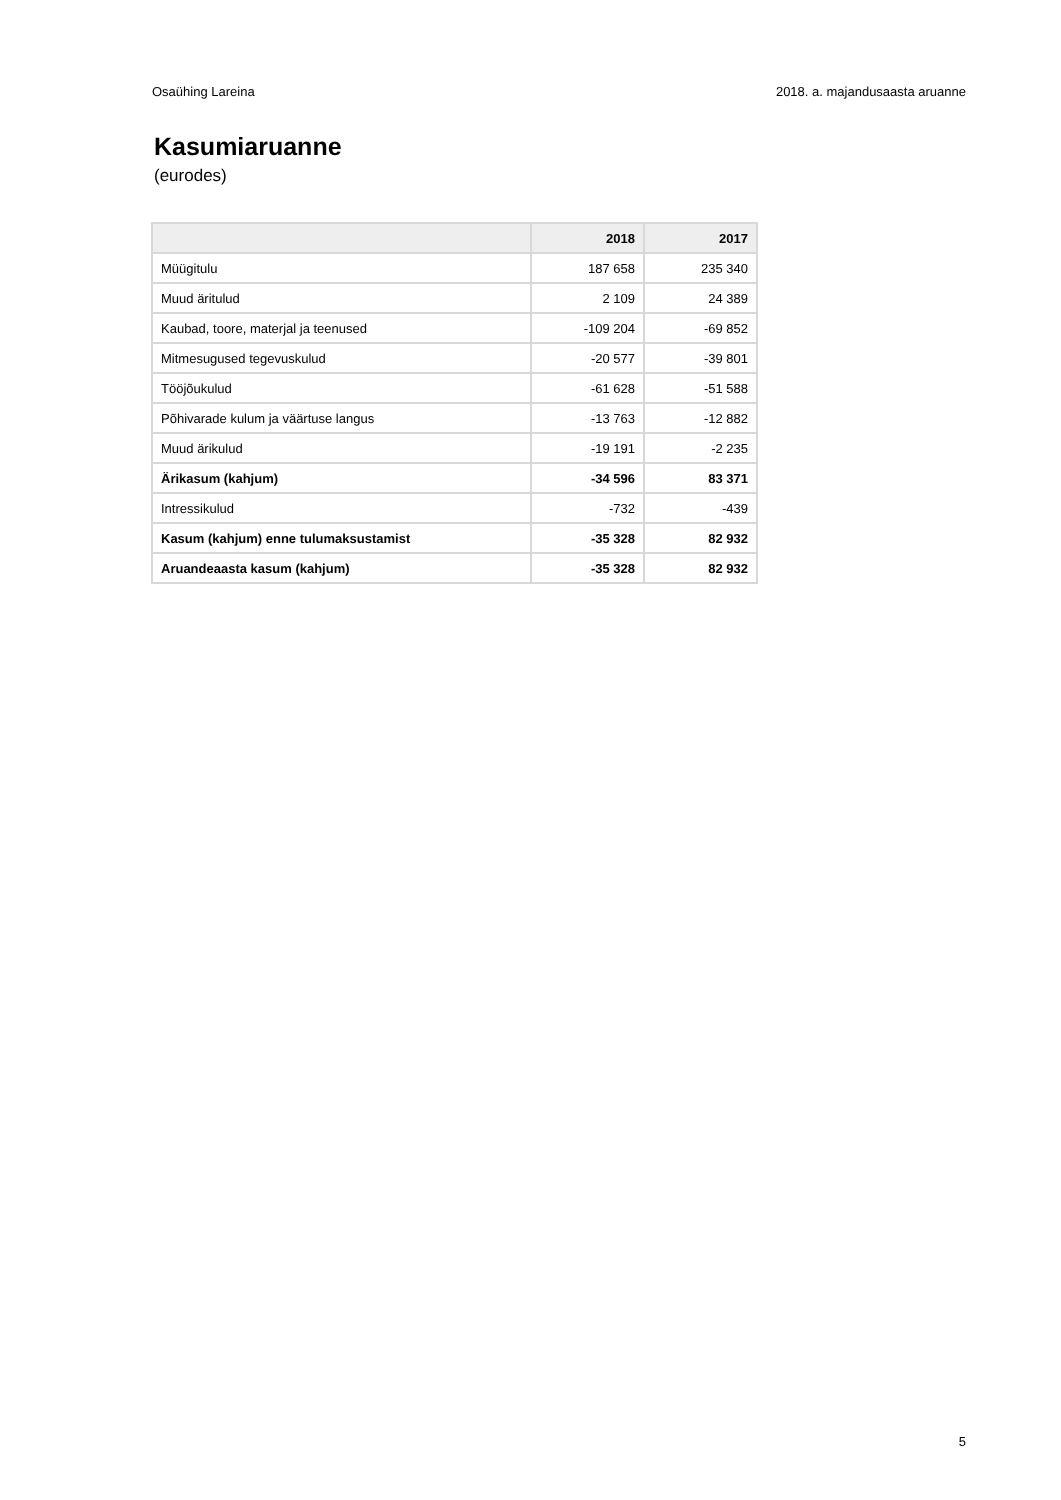Osaühing Lareina 2018. a. majandusaasta aruanne
Kasumiaruanne
(eurodes)
| | 2018 | 2017 |
| --- | --- | --- |
| Müügitulu | 187 658 | 235 340 |
| Muud äritulud | 2 109 | 24 389 |
| Kaubad, toore, materjal ja teenused | -109 204 | -69 852 |
| Mitmesugused tegevuskulud | -20 577 | -39 801 |
| Tööjõukulud | -61 628 | -51 588 |
| Põhivarade kulum ja väärtuse langus | -13 763 | -12 882 |
| Muud ärikulud | -19 191 | -2 235 |
| Ärikasum (kahjum) | -34 596 | 83 371 |
| Intressikulud | -732 | -439 |
| Kasum (kahjum) enne tulumaksustamist | -35 328 | 82 932 |
| Aruandeaasta kasum (kahjum) | -35 328 | 82 932 |
5